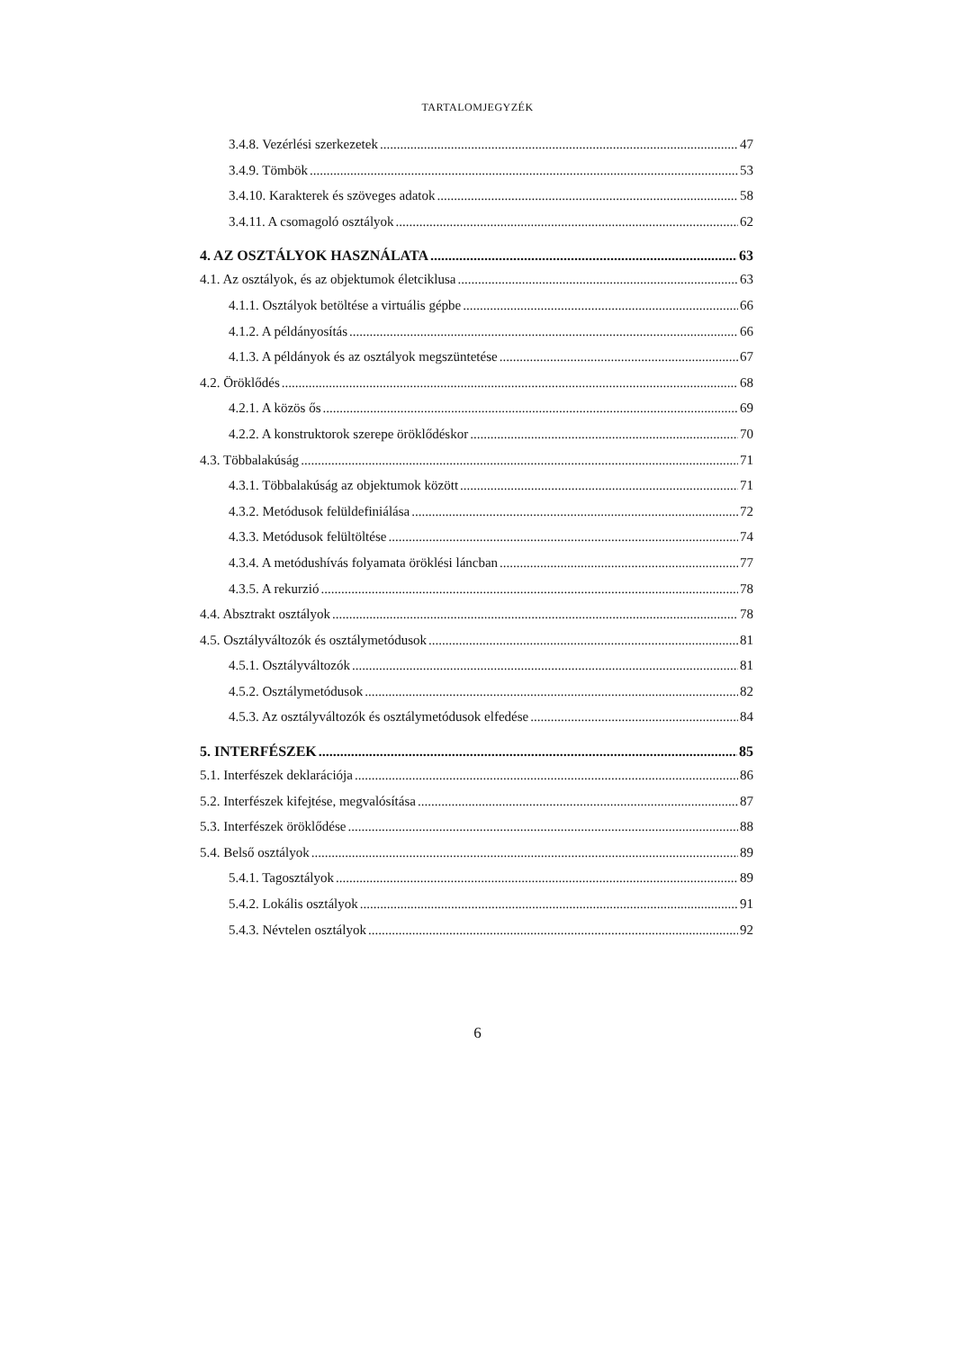TARTALOMJEGYZÉK
3.4.8. Vezérlési szerkezetek 47
3.4.9. Tömbök 53
3.4.10. Karakterek és szöveges adatok 58
3.4.11. A csomagoló osztályok 62
4. AZ OSZTÁLYOK HASZNÁLATA 63
4.1. Az osztályok, és az objektumok életciklusa 63
4.1.1. Osztályok betöltése a virtuális gépbe 66
4.1.2. A példányosítás 66
4.1.3. A példányok és az osztályok megszüntetése 67
4.2. Öröklődés 68
4.2.1. A közös ős 69
4.2.2. A konstruktorok szerepe öröklődéskor 70
4.3. Többalakúság 71
4.3.1. Többalakúság az objektumok között 71
4.3.2. Metódusok felüldefiniálása 72
4.3.3. Metódusok felültöltése 74
4.3.4. A metódushívás folyamata öröklési láncban 77
4.3.5. A rekurzió 78
4.4. Absztrakt osztályok 78
4.5. Osztályváltozók és osztálymetódusok 81
4.5.1. Osztályváltozók 81
4.5.2. Osztálymetódusok 82
4.5.3. Az osztályváltozók és osztálymetódusok elfedése 84
5. INTERFÉSZEK 85
5.1. Interfészek deklarációja 86
5.2. Interfészek kifejtése, megvalósítása 87
5.3. Interfészek öröklődése 88
5.4. Belső osztályok 89
5.4.1. Tagosztályok 89
5.4.2. Lokális osztályok 91
5.4.3. Névtelen osztályok 92
6